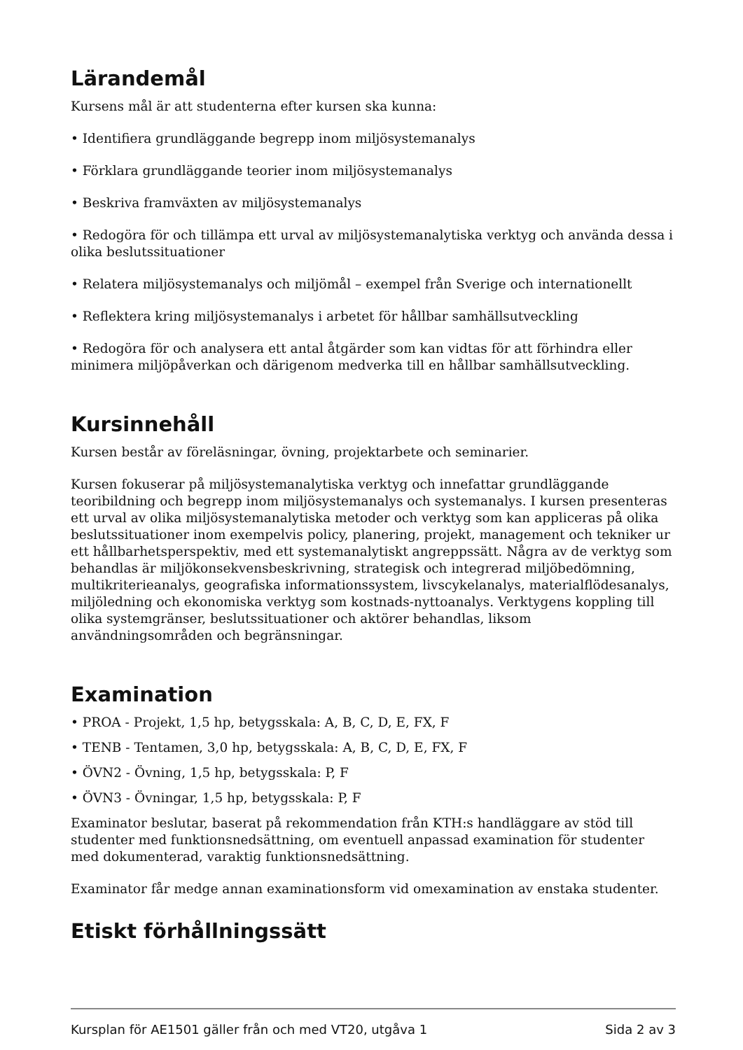Lärandemål
Kursens mål är att studenterna efter kursen ska kunna:
• Identifiera grundläggande begrepp inom miljösystemanalys
• Förklara grundläggande teorier inom miljösystemanalys
• Beskriva framväxten av miljösystemanalys
• Redogöra för och tillämpa ett urval av miljösystemanalytiska verktyg och använda dessa i olika beslutssituationer
• Relatera miljösystemanalys och miljömål – exempel från Sverige och internationellt
• Reflektera kring miljösystemanalys i arbetet för hållbar samhällsutveckling
• Redogöra för och analysera ett antal åtgärder som kan vidtas för att förhindra eller minimera miljöpåverkan och därigenom medverka till en hållbar samhällsutveckling.
Kursinnehåll
Kursen består av föreläsningar, övning, projektarbete och seminarier.
Kursen fokuserar på miljösystemanalytiska verktyg och innefattar grundläggande teoribildning och begrepp inom miljösystemanalys och systemanalys. I kursen presenteras ett urval av olika miljösystemanalytiska metoder och verktyg som kan appliceras på olika beslutssituationer inom exempelvis policy, planering, projekt, management och tekniker ur ett hållbarhetsperspektiv, med ett systemanalytiskt angreppssätt. Några av de verktyg som behandlas är miljökonsekvensbeskrivning, strategisk och integrerad miljöbedömning, multikriterieanalys, geografiska informationssystem, livscykelanalys, materialflödesanalys, miljöledning och ekonomiska verktyg som kostnads-nyttoanalys. Verktygens koppling till olika systemgränser, beslutssituationer och aktörer behandlas, liksom användningsområden och begränsningar.
Examination
• PROA - Projekt, 1,5 hp, betygsskala: A, B, C, D, E, FX, F
• TENB - Tentamen, 3,0 hp, betygsskala: A, B, C, D, E, FX, F
• ÖVN2 - Övning, 1,5 hp, betygsskala: P, F
• ÖVN3 - Övningar, 1,5 hp, betygsskala: P, F
Examinator beslutar, baserat på rekommendation från KTH:s handläggare av stöd till studenter med funktionsnedsättning, om eventuell anpassad examination för studenter med dokumenterad, varaktig funktionsnedsättning.
Examinator får medge annan examinationsform vid omexamination av enstaka studenter.
Etiskt förhållningssätt
Kursplan för AE1501 gäller från och med VT20, utgåva 1 Sida 2 av 3